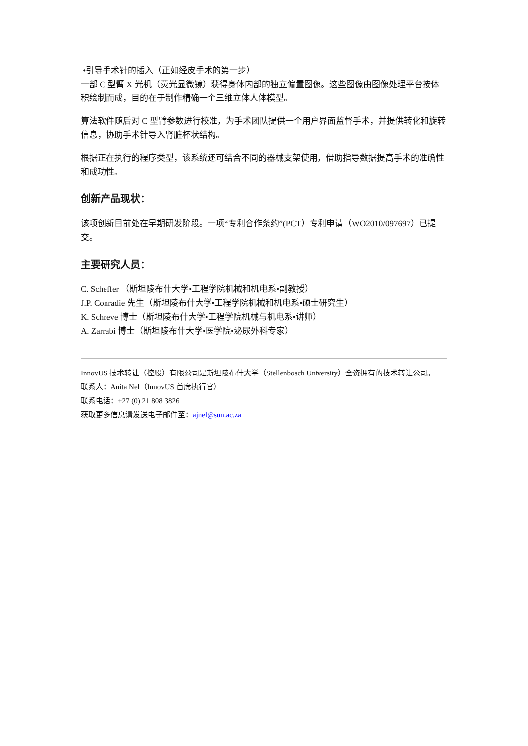•引导手术针的插入（正如经皮手术的第一步）
一部 C 型臂 X 光机（荧光显微镜）获得身体内部的独立偏置图像。这些图像由图像处理平台按体积绘制而成，目的在于制作精确一个三维立体人体模型。
算法软件随后对 C 型臂参数进行校准，为手术团队提供一个用户界面监督手术，并提供转化和旋转信息，协助手术针导入肾脏杯状结构。
根据正在执行的程序类型，该系统还可结合不同的器械支架使用，借助指导数据提高手术的准确性和成功性。
创新产品现状：
该项创新目前处在早期研发阶段。一项“专利合作条约”(PCT）专利申请（WO2010/097697）已提交。
主要研究人员：
C. Scheffer （斯坦陵布什大学•工程学院机械和机电系•副教授）
J.P. Conradie 先生（斯坦陵布什大学•工程学院机械和机电系•硕士研究生）
K. Schreve 博士（斯坦陵布什大学•工程学院机械与机电系•讲师）
A. Zarrabi 博士（斯坦陵布什大学•医学院•泌尿外科专家）
InnovUS 技术转让（控股）有限公司是斯坦陵布什大学（Stellenbosch University）全资拥有的技术转让公司。
联系人：Anita Nel（InnovUS 首席执行官）
联系电话：+27 (0) 21 808 3826
获取更多信息请发送电子邮件至：ajnel@sun.ac.za